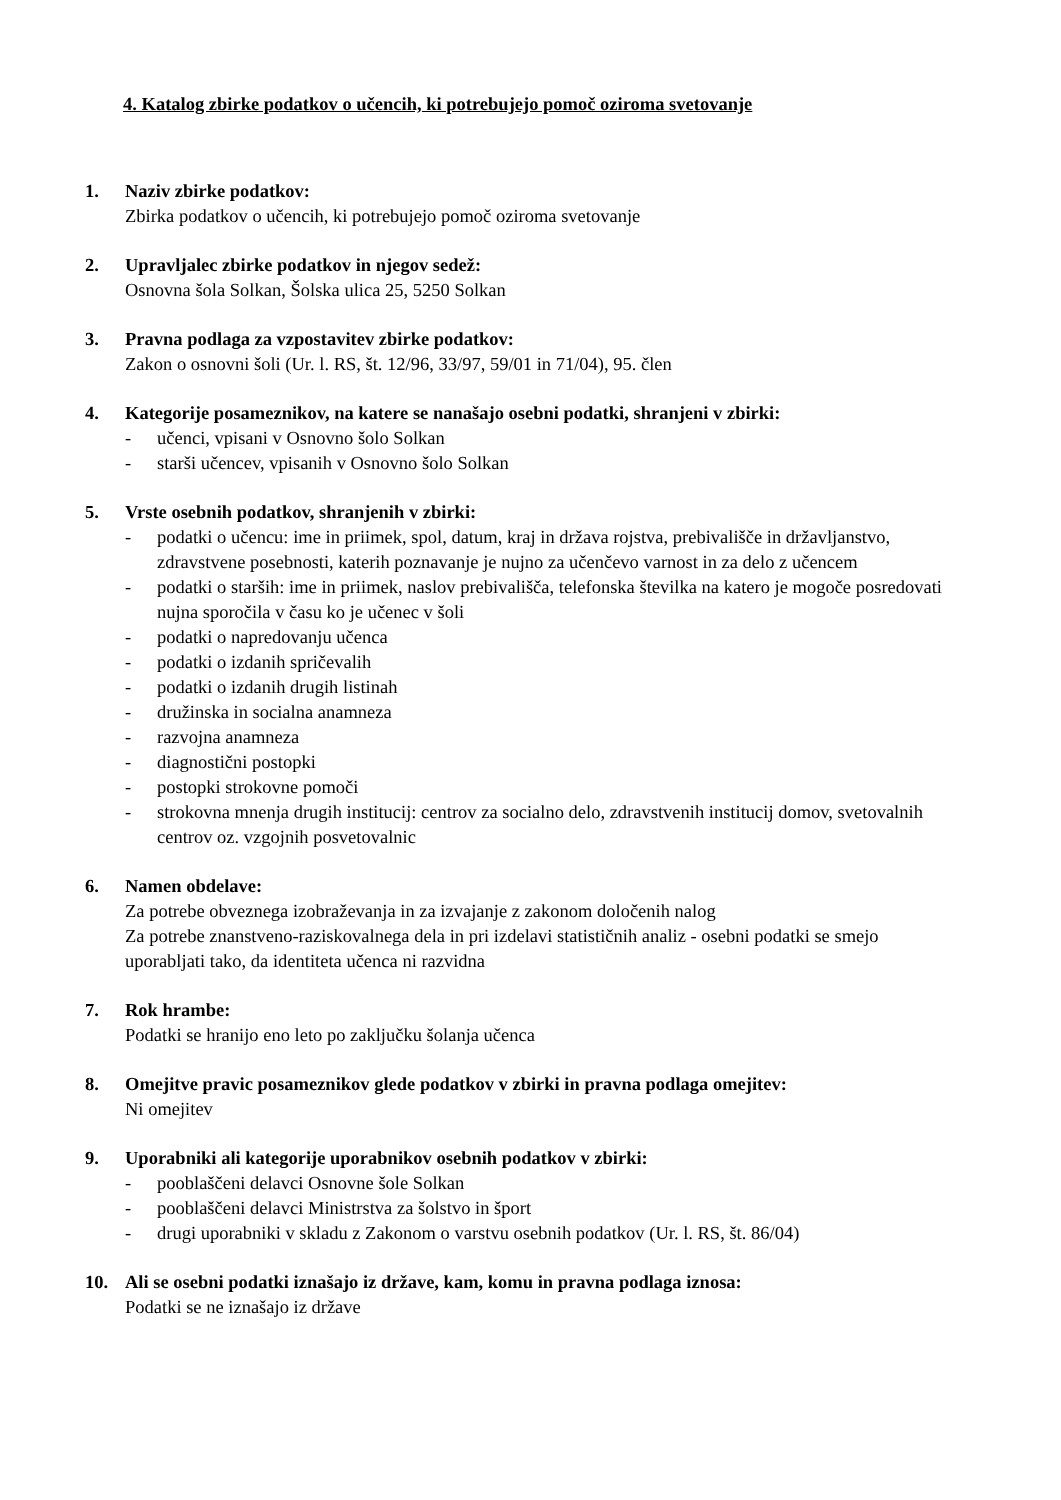4. Katalog zbirke podatkov o učencih, ki potrebujejo pomoč oziroma svetovanje
1. Naziv zbirke podatkov:
Zbirka podatkov o učencih, ki potrebujejo pomoč oziroma svetovanje
2. Upravljalec zbirke podatkov in njegov sedež:
Osnovna šola Solkan, Šolska ulica 25, 5250 Solkan
3. Pravna podlaga za vzpostavitev zbirke podatkov:
Zakon o osnovni šoli (Ur. l. RS, št. 12/96, 33/97, 59/01 in 71/04), 95. člen
4. Kategorije posameznikov, na katere se nanašajo osebni podatki, shranjeni v zbirki:
- učenci, vpisani v Osnovno šolo Solkan
- starši učencev, vpisanih v Osnovno šolo Solkan
5. Vrste osebnih podatkov, shranjenih v zbirki:
- podatki o učencu: ime in priimek, spol, datum, kraj in država rojstva, prebivališče in državljanstvo, zdravstvene posebnosti, katerih poznavanje je nujno za učenčevo varnost in za delo z učencem
- podatki o starših: ime in priimek, naslov prebivališča, telefonska številka na katero je mogoče posredovati nujna sporočila v času ko je učenec v šoli
- podatki o napredovanju učenca
- podatki o izdanih spričevalih
- podatki o izdanih drugih listinah
- družinska in socialna anamneza
- razvojna anamneza
- diagnostični postopki
- postopki strokovne pomoči
- strokovna mnenja drugih institucij: centrov za socialno delo, zdravstvenih institucij domov, svetovalnih centrov oz. vzgojnih posvetovalnic
6. Namen obdelave:
Za potrebe obveznega izobraževanja in za izvajanje z zakonom določenih nalog
Za potrebe znanstveno-raziskovalnega dela in pri izdelavi statističnih analiz - osebni podatki se smejo uporabljati tako, da identiteta učenca ni razvidna
7. Rok hrambe:
Podatki se hranijo eno leto po zaključku šolanja učenca
8. Omejitve pravic posameznikov glede podatkov v zbirki in pravna podlaga omejitev:
Ni omejitev
9. Uporabniki ali kategorije uporabnikov osebnih podatkov v zbirki:
- pooblaščeni delavci Osnovne šole Solkan
- pooblaščeni delavci Ministrstva za šolstvo in šport
- drugi uporabniki v skladu z Zakonom o varstvu osebnih podatkov (Ur. l. RS, št. 86/04)
10. Ali se osebni podatki iznašajo iz države, kam, komu in pravna podlaga iznosa:
Podatki se ne iznašajo iz države